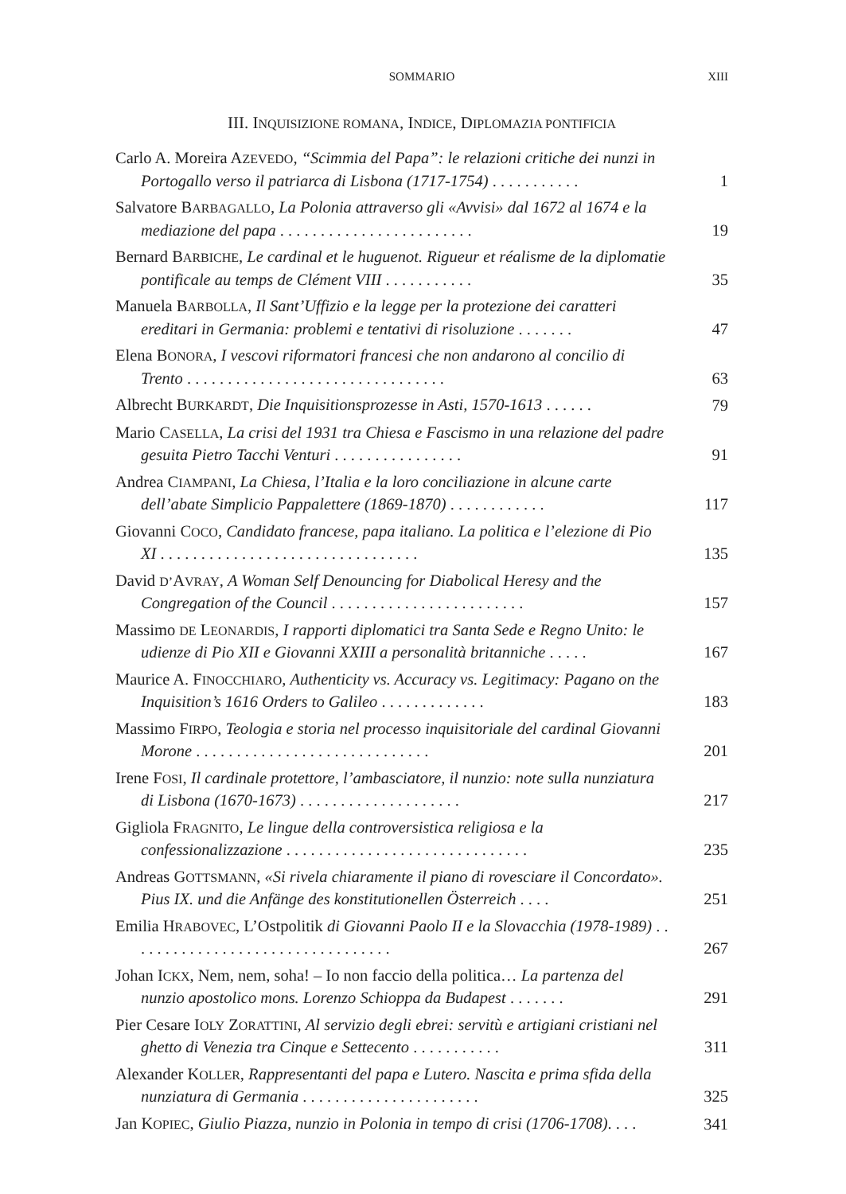SOMMARIO
XIII
III. INQUISIZIONE ROMANA, INDICE, DIPLOMAZIA PONTIFICIA
Carlo A. Moreira AZEVEDO, “Scimmia del Papa”: le relazioni critiche dei nunzi in Portogallo verso il patriarca di Lisbona (1717-1754) . . . . . . . . . . .
1
Salvatore BARBAGALLO, La Polonia attraverso gli «Avvisi» dal 1672 al 1674 e la mediazione del papa . . . . . . . . . . . . . . . . . . . . . . . .
19
Bernard BARBICHE, Le cardinal et le huguenot. Rigueur et réalisme de la diplomatie pontificale au temps de Clément VIII . . . . . . . . . . .
35
Manuela BARBOLLA, Il Sant’Uffizio e la legge per la protezione dei caratteri ereditari in Germania: problemi e tentativi di risoluzione . . . . . . .
47
Elena BONORA, I vescovi riformatori francesi che non andarono al concilio di Trento . . . . . . . . . . . . . . . . . . . . . . . . . . . . . . . .
63
Albrecht BURKARDT, Die Inquisitionsprozesse in Asti, 1570-1613 . . . . . .
79
Mario CASELLA, La crisi del 1931 tra Chiesa e Fascismo in una relazione del padre gesuita Pietro Tacchi Venturi . . . . . . . . . . . . . . . .
91
Andrea CIAMPANI, La Chiesa, l’Italia e la loro conciliazione in alcune carte dell’abate Simplicio Pappalettere (1869-1870) . . . . . . . . . . . .
117
Giovanni COCO, Candidato francese, papa italiano. La politica e l’elezione di Pio XI . . . . . . . . . . . . . . . . . . . . . . . . . . . . . . . .
135
David D’AVRAY, A Woman Self Denouncing for Diabolical Heresy and the Congregation of the Council . . . . . . . . . . . . . . . . . . . . . . . .
157
Massimo DE LEONARDIS, I rapporti diplomatici tra Santa Sede e Regno Unito: le udienze di Pio XII e Giovanni XXIII a personalità britanniche . . . . .
167
Maurice A. FINOCCHIARO, Authenticity vs. Accuracy vs. Legitimacy: Pagano on the Inquisition’s 1616 Orders to Galileo . . . . . . . . . . . . .
183
Massimo FIRPO, Teologia e storia nel processo inquisitoriale del cardinal Giovanni Morone . . . . . . . . . . . . . . . . . . . . . . . . . . . . .
201
Irene FOSI, Il cardinale protettore, l’ambasciatore, il nunzio: note sulla nunziatura di Lisbona (1670-1673) . . . . . . . . . . . . . . . . . . . .
217
Gigliola FRAGNITO, Le lingue della controversistica religiosa e la confessionalizzazione . . . . . . . . . . . . . . . . . . . . . . . . . . . . . .
235
Andreas GOTTSMANN, «Si rivela chiaramente il piano di rovesciare il Concordato». Pius IX. und die Anfänge des konstitutionellen Österreich . . . .
251
Emilia HRABOVEC, L’Ostpolitik di Giovanni Paolo II e la Slovacchia (1978-1989) . . . . . . . . . . . . . . . . . . . . . . . . . . . . . . . . .
267
Johan ICKX, Nem, nem, soha! – Io non faccio della politica… La partenza del nunzio apostolico mons. Lorenzo Schioppa da Budapest . . . . . . .
291
Pier Cesare IOLY ZORATTINI, Al servizio degli ebrei: servitù e artigiani cristiani nel ghetto di Venezia tra Cinque e Settecento . . . . . . . . . . .
311
Alexander KOLLER, Rappresentanti del papa e Lutero. Nascita e prima sfida della nunziatura di Germania . . . . . . . . . . . . . . . . . . . . . .
325
Jan KOPIEC, Giulio Piazza, nunzio in Polonia in tempo di crisi (1706-1708). . . .
341